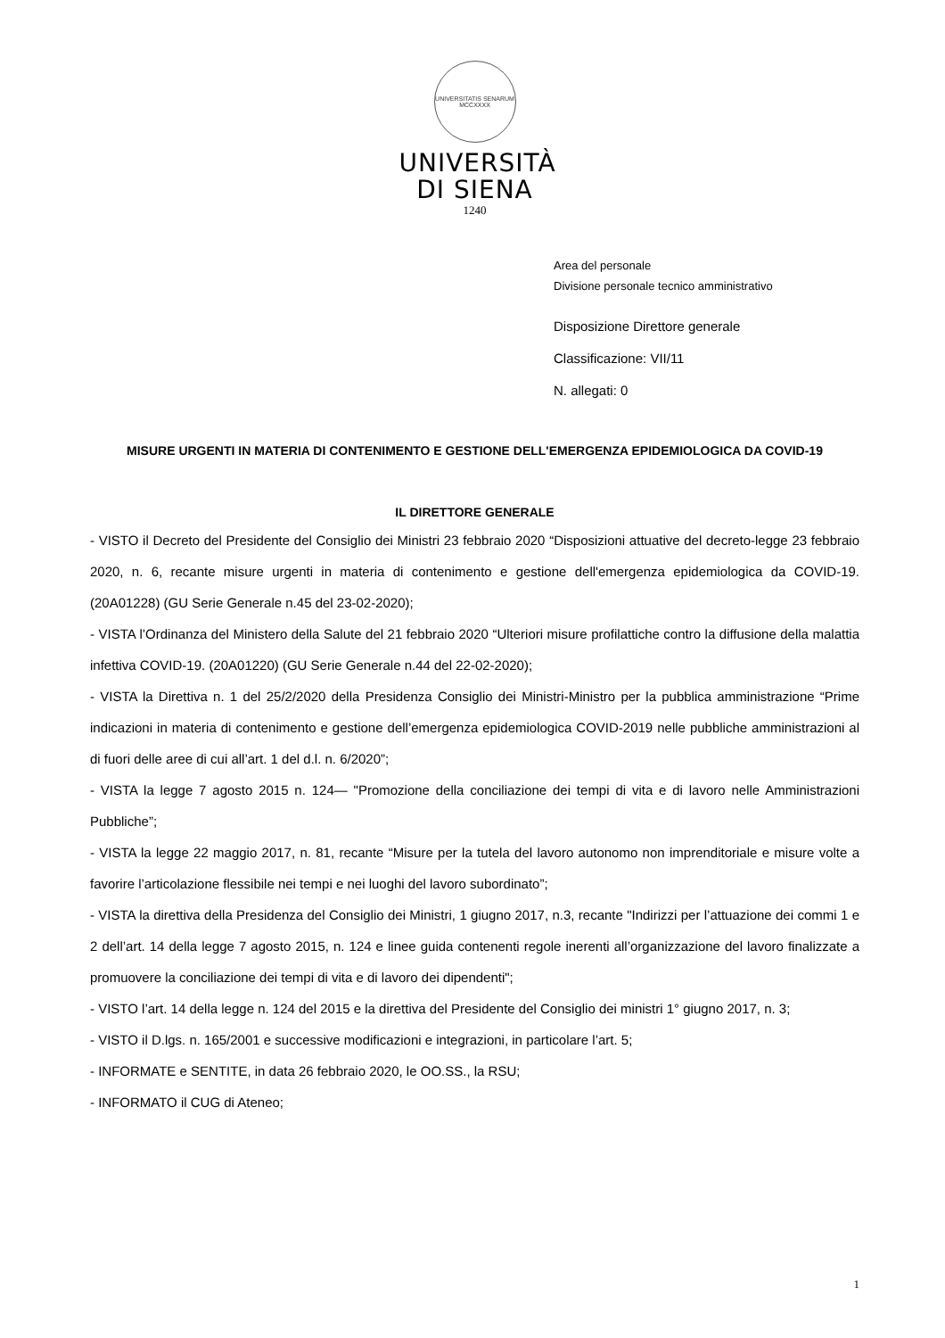UNIVERSITATIS SENARUM MCCXXXX
UNIVERSITÀ
DI SIENA
1240
Area del personale
Divisione personale tecnico amministrativo
Disposizione Direttore generale
Classificazione: VII/11
N. allegati: 0
MISURE URGENTI IN MATERIA DI CONTENIMENTO E GESTIONE DELL'EMERGENZA EPIDEMIOLOGICA DA COVID-19
IL DIRETTORE GENERALE
- VISTO il Decreto del Presidente del Consiglio dei Ministri 23 febbraio 2020 “Disposizioni attuative del decreto-legge 23 febbraio 2020, n. 6, recante misure urgenti in materia di contenimento e gestione dell'emergenza epidemiologica da COVID-19. (20A01228) (GU Serie Generale n.45 del 23-02-2020);
- VISTA l’Ordinanza del Ministero della Salute del 21 febbraio 2020 “Ulteriori misure profilattiche contro la diffusione della malattia infettiva COVID-19. (20A01220) (GU Serie Generale n.44 del 22-02-2020);
- VISTA la Direttiva n. 1 del 25/2/2020 della Presidenza Consiglio dei Ministri-Ministro per la pubblica amministrazione “Prime indicazioni in materia di contenimento e gestione dell’emergenza epidemiologica COVID-2019 nelle pubbliche amministrazioni al di fuori delle aree di cui all’art. 1 del d.l. n. 6/2020”;
- VISTA la legge 7 agosto 2015 n. 124— "Promozione della conciliazione dei tempi di vita e di lavoro nelle Amministrazioni Pubbliche”;
- VISTA la legge 22 maggio 2017, n. 81, recante “Misure per la tutela del lavoro autonomo non imprenditoriale e misure volte a favorire l’articolazione flessibile nei tempi e nei luoghi del lavoro subordinato”;
- VISTA la direttiva della Presidenza del Consiglio dei Ministri, 1 giugno 2017, n.3, recante "Indirizzi per l’attuazione dei commi 1 e 2 dell’art. 14 della legge 7 agosto 2015, n. 124 e linee guida contenenti regole inerenti all’organizzazione del lavoro finalizzate a promuovere la conciliazione dei tempi di vita e di lavoro dei dipendenti";
- VISTO l’art. 14 della legge n. 124 del 2015 e la direttiva del Presidente del Consiglio dei ministri 1° giugno 2017, n. 3;
- VISTO il D.lgs. n. 165/2001 e successive modificazioni e integrazioni, in particolare l’art. 5;
- INFORMATE e SENTITE, in data 26 febbraio 2020, le OO.SS., la RSU;
- INFORMATO il CUG di Ateneo;
1